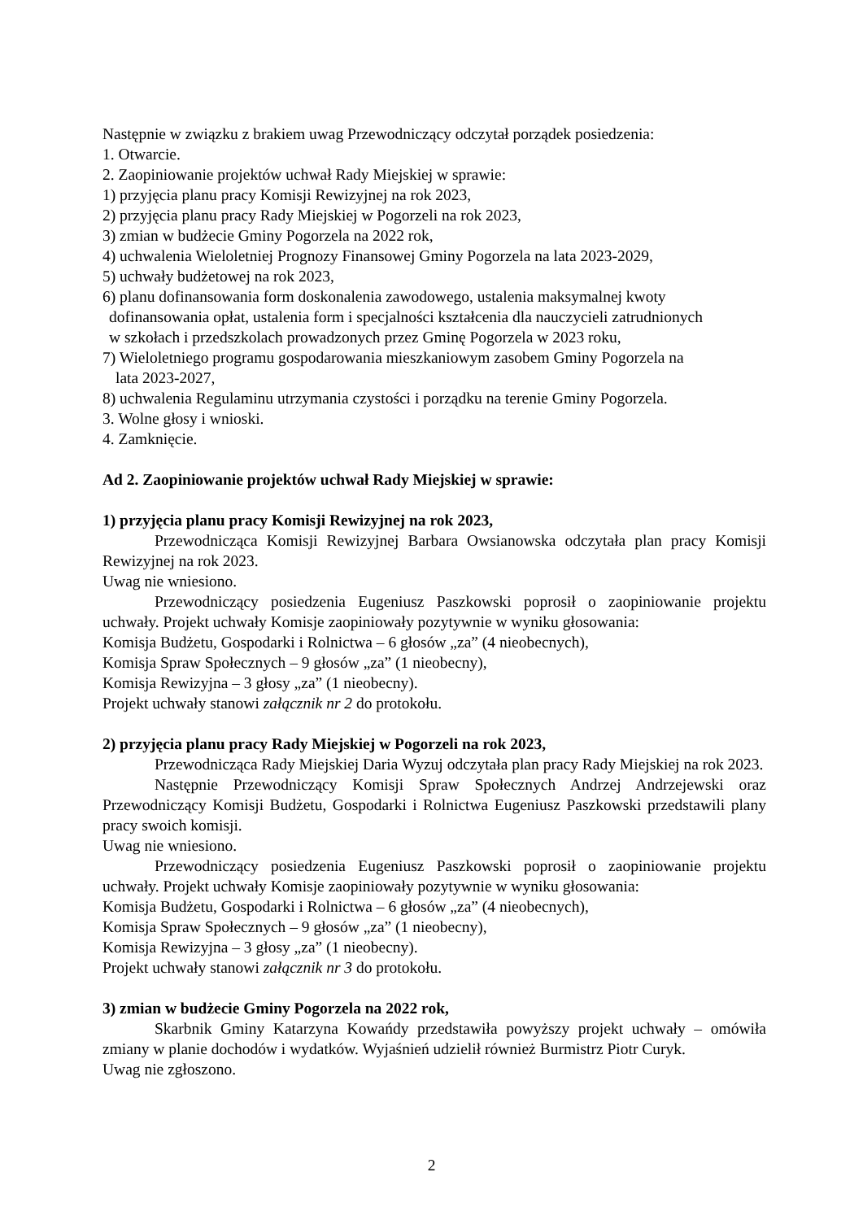Następnie w związku z brakiem uwag Przewodniczący odczytał porządek posiedzenia:
1. Otwarcie.
2. Zaopiniowanie projektów uchwał Rady Miejskiej w sprawie:
1) przyjęcia planu pracy Komisji Rewizyjnej na rok 2023,
2) przyjęcia planu pracy Rady Miejskiej w Pogorzeli na rok 2023,
3) zmian w budżecie Gminy Pogorzela na 2022 rok,
4) uchwalenia Wieloletniej Prognozy Finansowej Gminy Pogorzela na lata 2023-2029,
5) uchwały budżetowej na rok 2023,
6) planu dofinansowania form doskonalenia zawodowego, ustalenia maksymalnej kwoty
dofinansowania opłat, ustalenia form i specjalności kształcenia dla nauczycieli zatrudnionych
w szkołach i przedszkolach prowadzonych przez Gminę Pogorzela w 2023 roku,
7) Wieloletniego programu gospodarowania mieszkaniowym zasobem Gminy Pogorzela na
lata 2023-2027,
8) uchwalenia Regulaminu utrzymania czystości i porządku na terenie Gminy Pogorzela.
3. Wolne głosy i wnioski.
4. Zamknięcie.
Ad 2. Zaopiniowanie projektów uchwał Rady Miejskiej w sprawie:
1) przyjęcia planu pracy Komisji Rewizyjnej na rok 2023,
Przewodnicząca Komisji Rewizyjnej Barbara Owsianowska odczytała plan pracy Komisji Rewizyjnej na rok 2023.
Uwag nie wniesiono.
Przewodniczący posiedzenia Eugeniusz Paszkowski poprosił o zaopiniowanie projektu uchwały. Projekt uchwały Komisje zaopiniowały pozytywnie w wyniku głosowania:
Komisja Budżetu, Gospodarki i Rolnictwa – 6 głosów „za” (4 nieobecnych),
Komisja Spraw Społecznych – 9 głosów „za” (1 nieobecny),
Komisja Rewizyjna – 3 głosy „za” (1 nieobecny).
Projekt uchwały stanowi załącznik nr 2 do protokołu.
2) przyjęcia planu pracy Rady Miejskiej w Pogorzeli na rok 2023,
Przewodnicząca Rady Miejskiej Daria Wyzuj odczytała plan pracy Rady Miejskiej na rok 2023.
Następnie Przewodniczący Komisji Spraw Społecznych Andrzej Andrzejewski oraz Przewodniczący Komisji Budżetu, Gospodarki i Rolnictwa Eugeniusz Paszkowski przedstawili plany pracy swoich komisji.
Uwag nie wniesiono.
Przewodniczący posiedzenia Eugeniusz Paszkowski poprosił o zaopiniowanie projektu uchwały. Projekt uchwały Komisje zaopiniowały pozytywnie w wyniku głosowania:
Komisja Budżetu, Gospodarki i Rolnictwa – 6 głosów „za” (4 nieobecnych),
Komisja Spraw Społecznych – 9 głosów „za” (1 nieobecny),
Komisja Rewizyjna – 3 głosy „za” (1 nieobecny).
Projekt uchwały stanowi załącznik nr 3 do protokołu.
3) zmian w budżecie Gminy Pogorzela na 2022 rok,
Skarbnik Gminy Katarzyna Kowańdy przedstawiła powyższy projekt uchwały – omówiła zmiany w planie dochodów i wydatków. Wyjaśnień udzielił również Burmistrz Piotr Curyk.
Uwag nie zgłoszono.
2